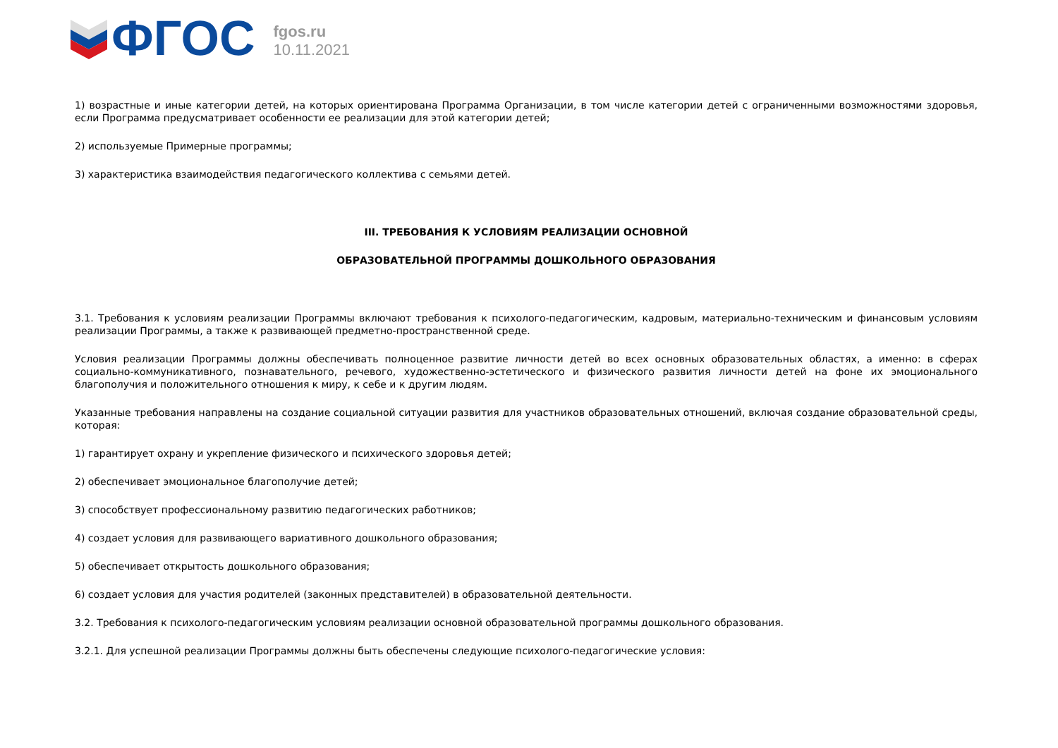ФГОС
fgos.ru
10.11.2021
1) возрастные и иные категории детей, на которых ориентирована Программа Организации, в том числе категории детей с ограниченными возможностями здоровья, если Программа предусматривает особенности ее реализации для этой категории детей;
2) используемые Примерные программы;
3) характеристика взаимодействия педагогического коллектива с семьями детей.
III. ТРЕБОВАНИЯ К УСЛОВИЯМ РЕАЛИЗАЦИИ ОСНОВНОЙ
ОБРАЗОВАТЕЛЬНОЙ ПРОГРАММЫ ДОШКОЛЬНОГО ОБРАЗОВАНИЯ
3.1. Требования к условиям реализации Программы включают требования к психолого-педагогическим, кадровым, материально-техническим и финансовым условиям реализации Программы, а также к развивающей предметно-пространственной среде.
Условия реализации Программы должны обеспечивать полноценное развитие личности детей во всех основных образовательных областях, а именно: в сферах социально-коммуникативного, познавательного, речевого, художественно-эстетического и физического развития личности детей на фоне их эмоционального благополучия и положительного отношения к миру, к себе и к другим людям.
Указанные требования направлены на создание социальной ситуации развития для участников образовательных отношений, включая создание образовательной среды, которая:
1) гарантирует охрану и укрепление физического и психического здоровья детей;
2) обеспечивает эмоциональное благополучие детей;
3) способствует профессиональному развитию педагогических работников;
4) создает условия для развивающего вариативного дошкольного образования;
5) обеспечивает открытость дошкольного образования;
6) создает условия для участия родителей (законных представителей) в образовательной деятельности.
3.2. Требования к психолого-педагогическим условиям реализации основной образовательной программы дошкольного образования.
3.2.1. Для успешной реализации Программы должны быть обеспечены следующие психолого-педагогические условия: